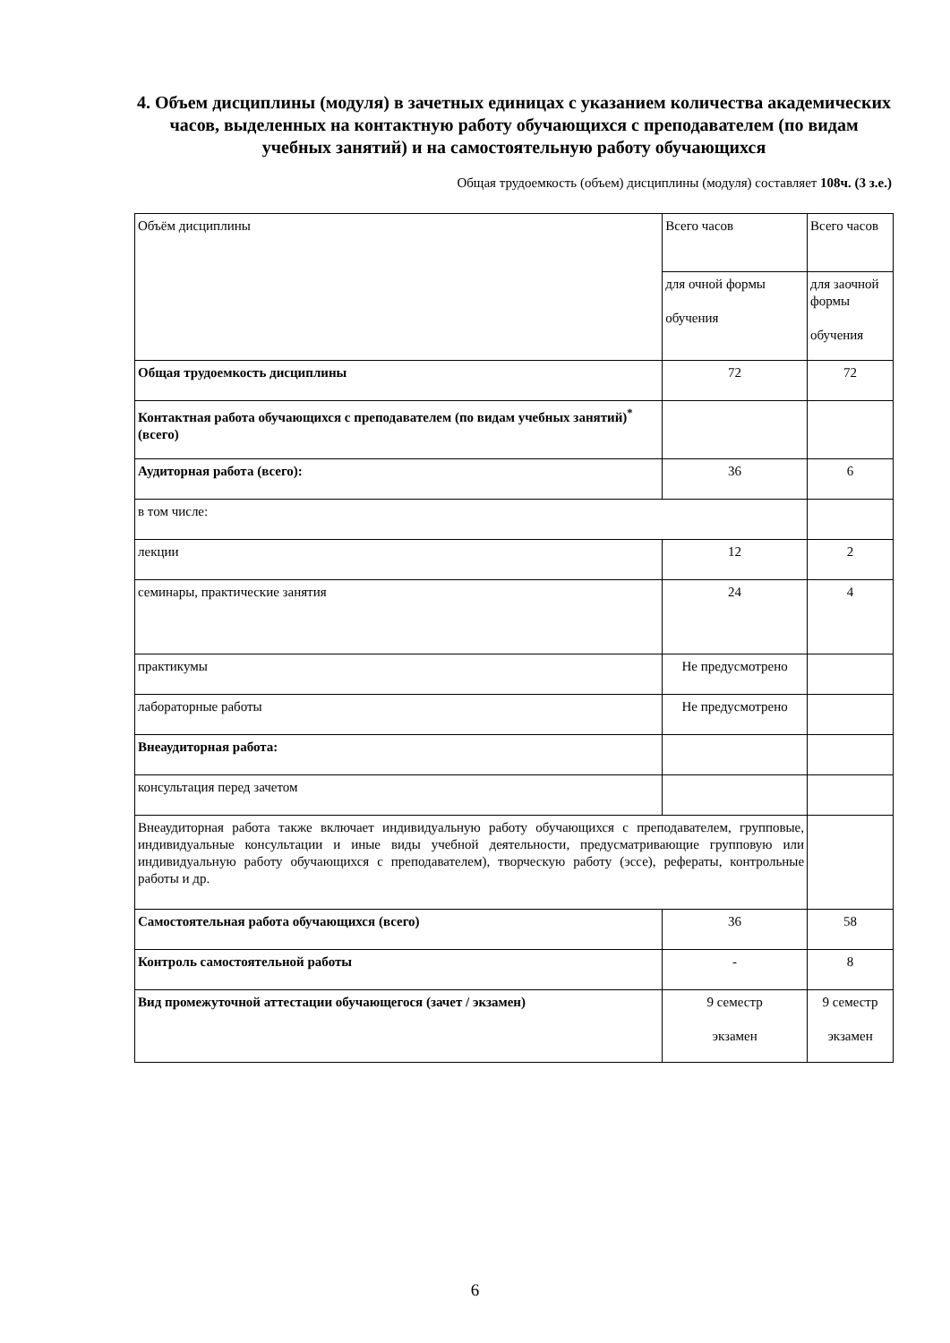4. Объем дисциплины (модуля) в зачетных единицах с указанием количества академических часов, выделенных на контактную работу обучающихся с преподавателем (по видам учебных занятий) и на самостоятельную работу обучающихся
Общая трудоемкость (объем) дисциплины (модуля) составляет 108ч. (3 з.е.)
| Объём дисциплины | Всего часов | Всего часов |
| | для очной формы обучения | для заочной формы обучения |
| Общая трудоемкость дисциплины | 72 | 72 |
| Контактная работа обучающихся с преподавателем (по видам учебных занятий)<sup>*</sup> (всего) | | |
| Аудиторная работа (всего): | 36 | 6 |
| в том числе: | | |
| лекции | 12 | 2 |
| семинары, практические занятия | 24 | 4 |
| практикумы | Не предусмотрено | |
| лабораторные работы | Не предусмотрено | |
| Внеаудиторная работа: | | |
| консультация перед зачетом | | |
| Внеаудиторная работа также включает индивидуальную работу обучающихся с преподавателем, групповые, индивидуальные консультации и иные виды учебной деятельности, предусматривающие групповую или индивидуальную работу обучающихся с преподавателем), творческую работу (эссе), рефераты, контрольные работы и др. | | |
| Самостоятельная работа обучающихся (всего) | 36 | 58 |
| Контроль самостоятельной работы | - | 8 |
| Вид промежуточной аттестации обучающегося (зачет / экзамен) | 9 семестр экзамен | 9 семестр экзамен |
6